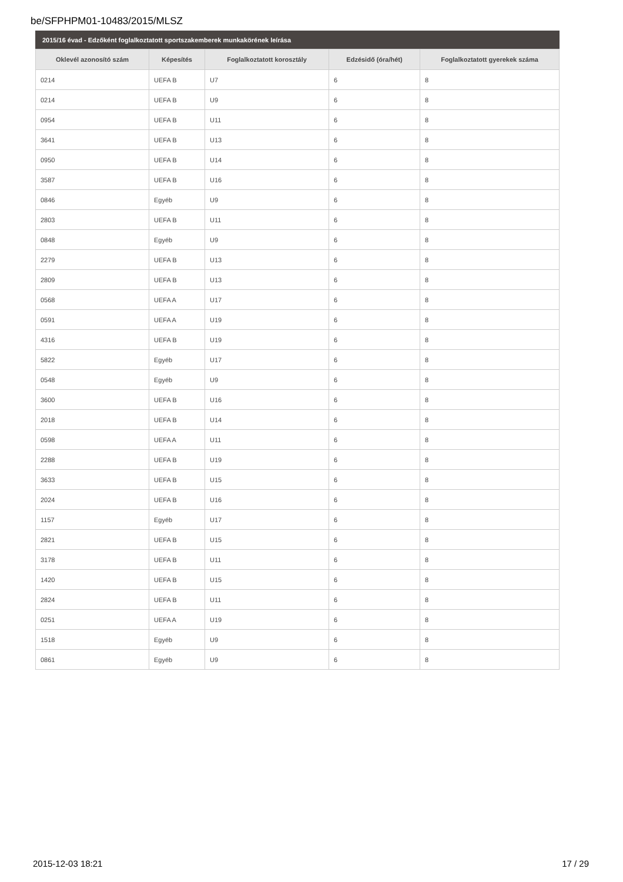be/SFPHPM01-10483/2015/MLSZ
2015/16 évad - Edzőként foglalkoztatott sportszakemberek munkakörének leírása
| Oklevél azonosító szám | Képesítés | Foglalkoztatott korosztály | Edzésidő (óra/hét) | Foglalkoztatott gyerekek száma |
| --- | --- | --- | --- | --- |
| 0214 | UEFA B | U7 | 6 | 8 |
| 0214 | UEFA B | U9 | 6 | 8 |
| 0954 | UEFA B | U11 | 6 | 8 |
| 3641 | UEFA B | U13 | 6 | 8 |
| 0950 | UEFA B | U14 | 6 | 8 |
| 3587 | UEFA B | U16 | 6 | 8 |
| 0846 | Egyéb | U9 | 6 | 8 |
| 2803 | UEFA B | U11 | 6 | 8 |
| 0848 | Egyéb | U9 | 6 | 8 |
| 2279 | UEFA B | U13 | 6 | 8 |
| 2809 | UEFA B | U13 | 6 | 8 |
| 0568 | UEFA A | U17 | 6 | 8 |
| 0591 | UEFA A | U19 | 6 | 8 |
| 4316 | UEFA B | U19 | 6 | 8 |
| 5822 | Egyéb | U17 | 6 | 8 |
| 0548 | Egyéb | U9 | 6 | 8 |
| 3600 | UEFA B | U16 | 6 | 8 |
| 2018 | UEFA B | U14 | 6 | 8 |
| 0598 | UEFA A | U11 | 6 | 8 |
| 2288 | UEFA B | U19 | 6 | 8 |
| 3633 | UEFA B | U15 | 6 | 8 |
| 2024 | UEFA B | U16 | 6 | 8 |
| 1157 | Egyéb | U17 | 6 | 8 |
| 2821 | UEFA B | U15 | 6 | 8 |
| 3178 | UEFA B | U11 | 6 | 8 |
| 1420 | UEFA B | U15 | 6 | 8 |
| 2824 | UEFA B | U11 | 6 | 8 |
| 0251 | UEFA A | U19 | 6 | 8 |
| 1518 | Egyéb | U9 | 6 | 8 |
| 0861 | Egyéb | U9 | 6 | 8 |
2015-12-03 18:21 17 / 29